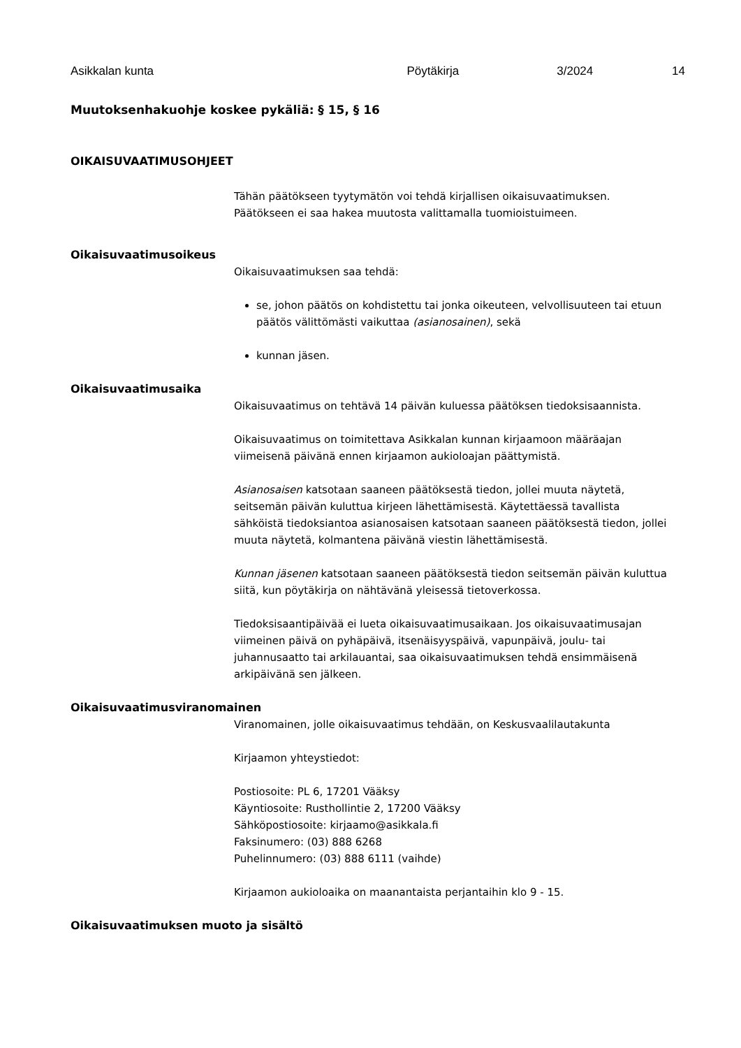Asikkalan kunta Pöytäkirja 3/2024 14
Muutoksenhakuohje koskee pykäliä: § 15, § 16
OIKAISUVAATIMUSOHJEET
Tähän päätökseen tyytymätön voi tehdä kirjallisen oikaisuvaatimuksen.
Päätökseen ei saa hakea muutosta valittamalla tuomioistuimeen.
Oikaisuvaatimusoikeus
Oikaisuvaatimuksen saa tehdä:
se, johon päätös on kohdistettu tai jonka oikeuteen, velvollisuuteen tai etuun päätös välittömästi vaikuttaa (asianosainen), sekä
kunnan jäsen.
Oikaisuvaatimusaika
Oikaisuvaatimus on tehtävä 14 päivän kuluessa päätöksen tiedoksisaannista.
Oikaisuvaatimus on toimitettava Asikkalan kunnan kirjaamoon määräajan viimeisenä päivänä ennen kirjaamon aukioloajan päättymistä.
Asianosaisen katsotaan saaneen päätöksestä tiedon, jollei muuta näytetä, seitsemän päivän kuluttua kirjeen lähettämisestä. Käytettäessä tavallista sähköistä tiedoksiantoa asianosaisen katsotaan saaneen päätöksestä tiedon, jollei muuta näytetä, kolmantena päivänä viestin lähettämisestä.
Kunnan jäsenen katsotaan saaneen päätöksestä tiedon seitsemän päivän kuluttua siitä, kun pöytäkirja on nähtävänä yleisessä tietoverkossa.
Tiedoksisaantipäivää ei lueta oikaisuvaatimusaikaan. Jos oikaisuvaatimusajan viimeinen päivä on pyhäpäivä, itsenäisyyspäivä, vapunpäivä, joulu- tai juhannusaatto tai arkilauantai, saa oikaisuvaatimuksen tehdä ensimmäisenä arkipäivänä sen jälkeen.
Oikaisuvaatimusviranomainen
Viranomainen, jolle oikaisuvaatimus tehdään, on Keskusvaalilautakunta
Kirjaamon yhteystiedot:
Postiosoite: PL 6, 17201 Vääksy
Käyntiosoite: Rusthollintie 2, 17200 Vääksy
Sähköpostiosoite: kirjaamo@asikkala.fi
Faksinumero: (03) 888 6268
Puhelinnumero: (03) 888 6111 (vaihde)
Kirjaamon aukioloaika on maanantaista perjantaihin klo 9 - 15.
Oikaisuvaatimuksen muoto ja sisältö